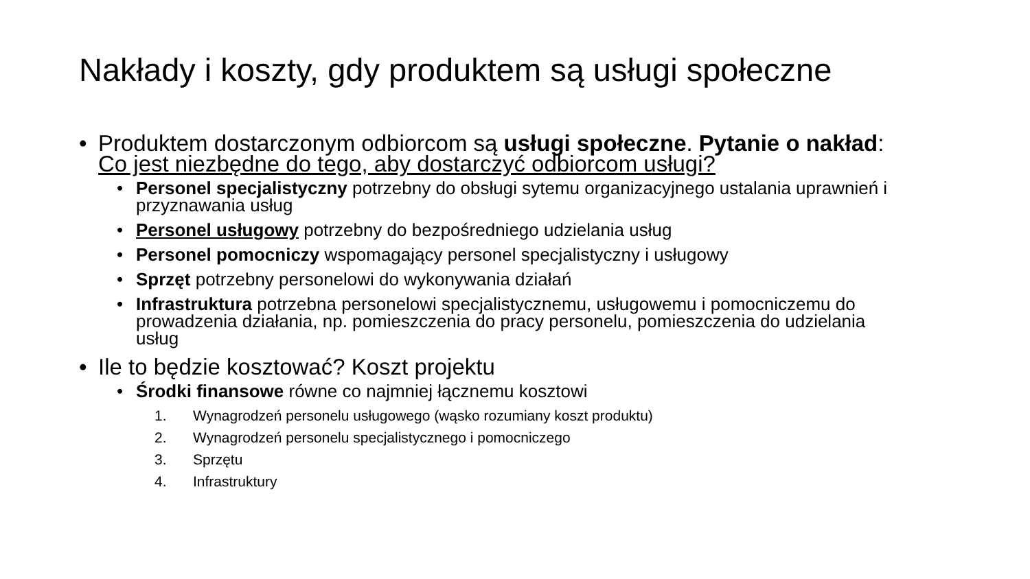Nakłady i koszty, gdy produktem są usługi społeczne
• Produktem dostarczonym odbiorcom są usługi społeczne. Pytanie o nakład: Co jest niezbędne do tego, aby dostarczyć odbiorcom usługi?
• Personel specjalistyczny potrzebny do obsługi sytemu organizacyjnego ustalania uprawnień i przyznawania usług
• Personel usługowy potrzebny do bezpośredniego udzielania usług
• Personel pomocniczy wspomagający personel specjalistyczny i usługowy
• Sprzęt potrzebny personelowi do wykonywania działań
• Infrastruktura potrzebna personelowi specjalistycznemu, usługowemu i pomocniczemu do prowadzenia działania, np. pomieszczenia do pracy personelu, pomieszczenia do udzielania usług
• Ile to będzie kosztować? Koszt projektu
• Środki finansowe równe co najmniej łącznemu kosztowi
1. Wynagrodzeń personelu usługowego (wąsko rozumiany koszt produktu)
2. Wynagrodzeń personelu specjalistycznego i pomocniczego
3. Sprzętu
4. Infrastruktury